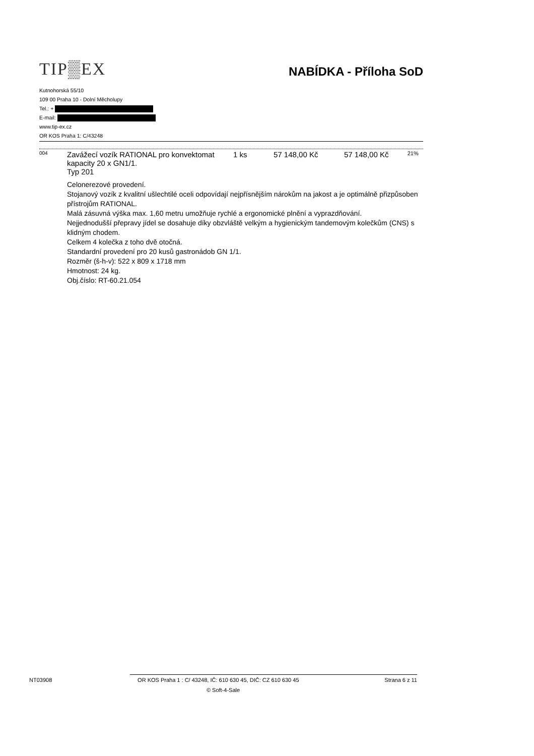TIP▒EX
NABÍDKA - Příloha SoD
Kutnohorská 55/10
109 00 Praha 10 - Dolní Měcholupy
Tel.: +
E-mail:
www.tip-ex.cz
OR KOS Praha 1: C/43248
| 004 | Zavážecí vozík RATIONAL pro konvektomat kapacity 20 x GN1/1. Typ 201 | 1 ks | 57 148,00 Kč | 57 148,00 Kč | 21% |
Celonerezové provedení.
Stojanový vozík z kvalitní ušlechtilé oceli odpovídají nejpřísnějším nárokům na jakost a je optimálně přizpůsoben přístrojům RATIONAL.
Malá zásuvná výška max. 1,60 metru umožňuje rychlé a ergonomické plnění a vyprazdňování.
Nejjednodušší přepravy jídel se dosahuje díky obzvláště velkým a hygienickým tandemovým kolečkům (CNS) s klidným chodem.
Celkem 4 kolečka z toho dvě otočná.
Standardní provedení pro 20 kusů gastronádob GN 1/1.
Rozměr (š-h-v): 522 x 809 x 1718 mm
Hmotnost: 24 kg.
Obj.číslo: RT-60.21.054
NT03908 OR KOS Praha 1 : C/ 43248, IČ: 610 630 45, DIČ: CZ 610 630 45 Strana 6 z 11
© Soft-4-Sale